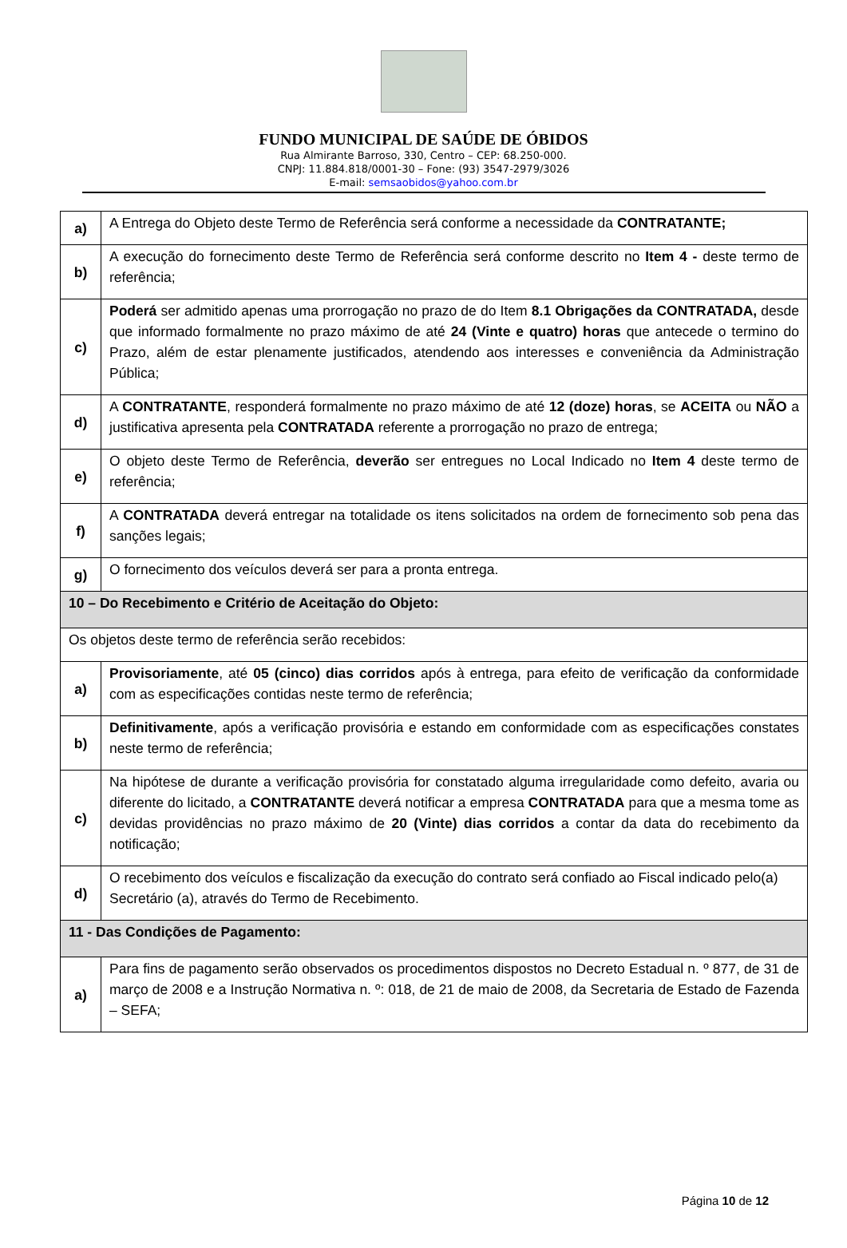FUNDO MUNICIPAL DE SAÚDE DE ÓBIDOS
Rua Almirante Barroso, 330, Centro – CEP: 68.250-000.
CNPJ: 11.884.818/0001-30 – Fone: (93) 3547-2979/3026
E-mail: semsaobidos@yahoo.com.br
| a) | A Entrega do Objeto deste Termo de Referência será conforme a necessidade da CONTRATANTE; |
| b) | A execução do fornecimento deste Termo de Referência será conforme descrito no Item 4 - deste termo de referência; |
| c) | Poderá ser admitido apenas uma prorrogação no prazo de do Item 8.1 Obrigações da CONTRATADA, desde que informado formalmente no prazo máximo de até 24 (Vinte e quatro) horas que antecede o termino do Prazo, além de estar plenamente justificados, atendendo aos interesses e conveniência da Administração Pública; |
| d) | A CONTRATANTE , responderá formalmente no prazo máximo de até 12 (doze) horas , se ACEITA ou NÃO a justificativa apresenta pela CONTRATADA referente a prorrogação no prazo de entrega; |
| e) | O objeto deste Termo de Referência, deverão ser entregues no Local Indicado no Item 4 deste termo de referência; |
| f) | A CONTRATADA deverá entregar na totalidade os itens solicitados na ordem de fornecimento sob pena das sanções legais; |
| g) | O fornecimento dos veículos deverá ser para a pronta entrega. |
| 10 – Do Recebimento e Critério de Aceitação do Objeto: | |
| Os objetos deste termo de referência serão recebidos: | |
| a) | Provisoriamente , até 05 (cinco) dias corridos após à entrega, para efeito de verificação da conformidade com as especificações contidas neste termo de referência; |
| b) | Definitivamente , após a verificação provisória e estando em conformidade com as especificações constates neste termo de referência; |
| c) | Na hipótese de durante a verificação provisória for constatado alguma irregularidade como defeito, avaria ou diferente do licitado, a CONTRATANTE deverá notificar a empresa CONTRATADA para que a mesma tome as devidas providências no prazo máximo de 20 (Vinte) dias corridos a contar da data do recebimento da notificação; |
| d) | O recebimento dos veículos e fiscalização da execução do contrato será confiado ao Fiscal indicado pelo(a) Secretário (a), através do Termo de Recebimento. |
| 11 - Das Condições de Pagamento: | |
| a) | Para fins de pagamento serão observados os procedimentos dispostos no Decreto Estadual n. º 877, de 31 de março de 2008 e a Instrução Normativa n. º: 018, de 21 de maio de 2008, da Secretaria de Estado de Fazenda – SEFA; |
Página 10 de 12